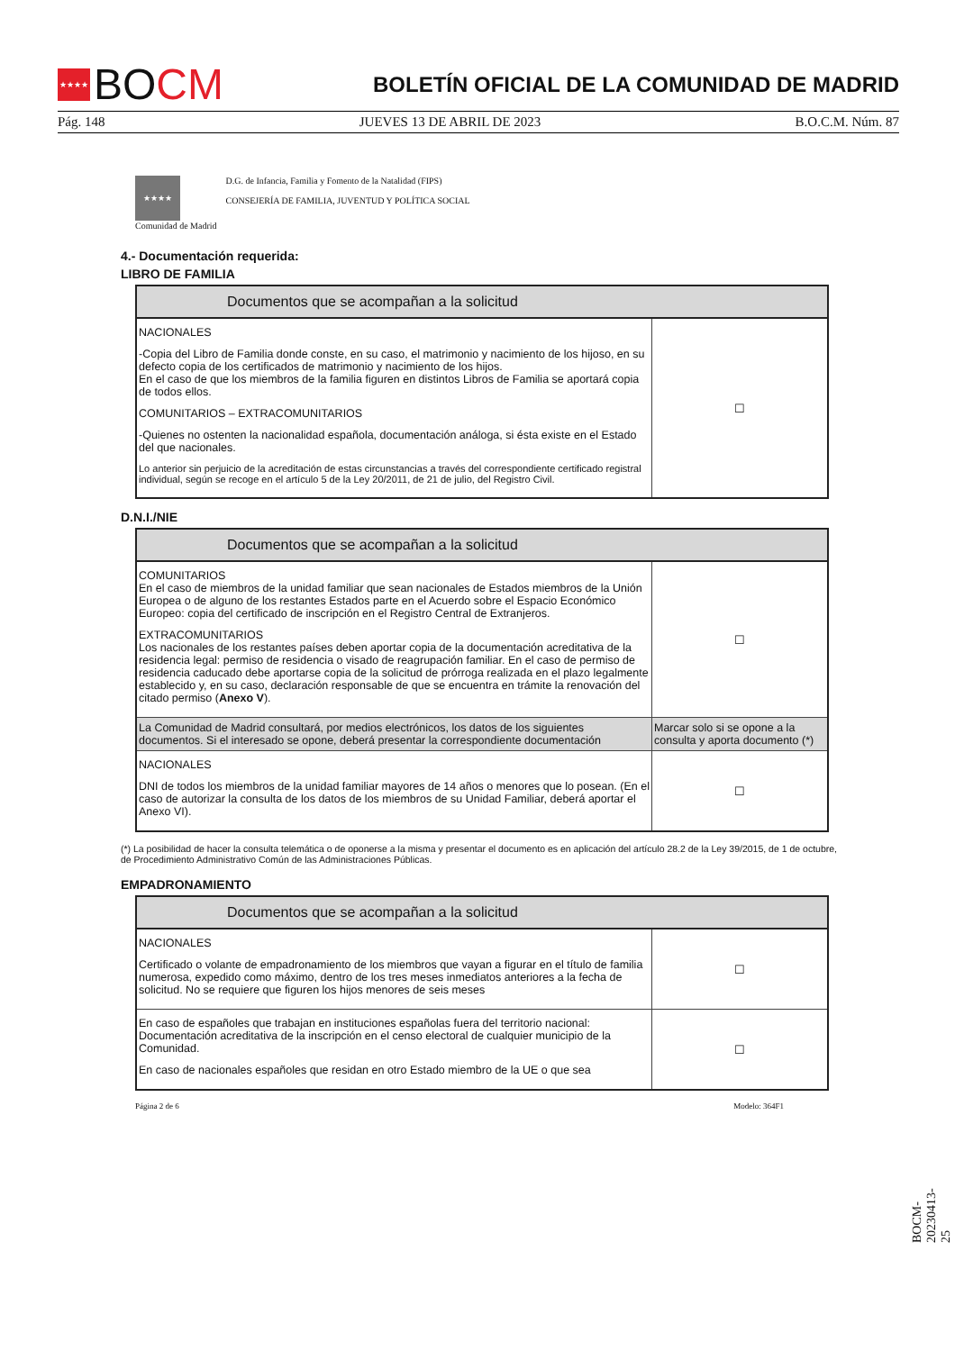★★★★
BO CM
BOLETÍN OFICIAL DE LA COMUNIDAD DE MADRID
Pág. 148 JUEVES 13 DE ABRIL DE 2023 B.O.C.M. Núm. 87
★★★★
Comunidad de Madrid
D.G. de Infancia, Familia y Fomento de la Natalidad (FIPS)
CONSEJERÍA DE FAMILIA, JUVENTUD Y POLÍTICA SOCIAL
4.- Documentación requerida:
LIBRO DE FAMILIA
| Documentos que se acompañan a la solicitud | |
| --- | --- |
| NACIONALES -Copia del Libro de Familia donde conste, en su caso, el matrimonio y nacimiento de los hijoso, en su defecto copia de los certificados de matrimonio y nacimiento de los hijos. En el caso de que los miembros de la familia figuren en distintos Libros de Familia se aportará copia de todos ellos. COMUNITARIOS – EXTRACOMUNITARIOS -Quienes no ostenten la nacionalidad española, documentación análoga, si ésta existe en el Estado del que nacionales. Lo anterior sin perjuicio de la acreditación de estas circunstancias a través del correspondiente certificado registral individual, según se recoge en el artículo 5 de la Ley 20/2011, de 21 de julio, del Registro Civil. | ☐ |
D.N.I./NIE
| Documentos que se acompañan a la solicitud | |
| --- | --- |
| COMUNITARIOS En el caso de miembros de la unidad familiar que sean nacionales de Estados miembros de la Unión Europea o de alguno de los restantes Estados parte en el Acuerdo sobre el Espacio Económico Europeo: copia del certificado de inscripción en el Registro Central de Extranjeros. EXTRACOMUNITARIOS Los nacionales de los restantes países deben aportar copia de la documentación acreditativa de la residencia legal: permiso de residencia o visado de reagrupación familiar. En el caso de permiso de residencia caducado debe aportarse copia de la solicitud de prórroga realizada en el plazo legalmente establecido y, en su caso, declaración responsable de que se encuentra en trámite la renovación del citado permiso ( Anexo V ). | ☐ |
| La Comunidad de Madrid consultará, por medios electrónicos, los datos de los siguientes documentos. Si el interesado se opone, deberá presentar la correspondiente documentación | Marcar solo si se opone a la consulta y aporta documento (*) |
| NACIONALES DNI de todos los miembros de la unidad familiar mayores de 14 años o menores que lo posean. (En el caso de autorizar la consulta de los datos de los miembros de su Unidad Familiar, deberá aportar el Anexo VI). | ☐ |
(*) La posibilidad de hacer la consulta telemática o de oponerse a la misma y presentar el documento es en aplicación del artículo 28.2 de la Ley 39/2015, de 1 de octubre, de Procedimiento Administrativo Común de las Administraciones Públicas.
EMPADRONAMIENTO
| Documentos que se acompañan a la solicitud | |
| --- | --- |
| NACIONALES Certificado o volante de empadronamiento de los miembros que vayan a figurar en el título de familia numerosa, expedido como máximo, dentro de los tres meses inmediatos anteriores a la fecha de solicitud. No se requiere que figuren los hijos menores de seis meses | ☐ |
| En caso de españoles que trabajan en instituciones españolas fuera del territorio nacional: Documentación acreditativa de la inscripción en el censo electoral de cualquier municipio de la Comunidad. En caso de nacionales españoles que residan en otro Estado miembro de la UE o que sea | ☐ |
Página 2 de 6 Modelo: 364F1
BOCM-20230413-25